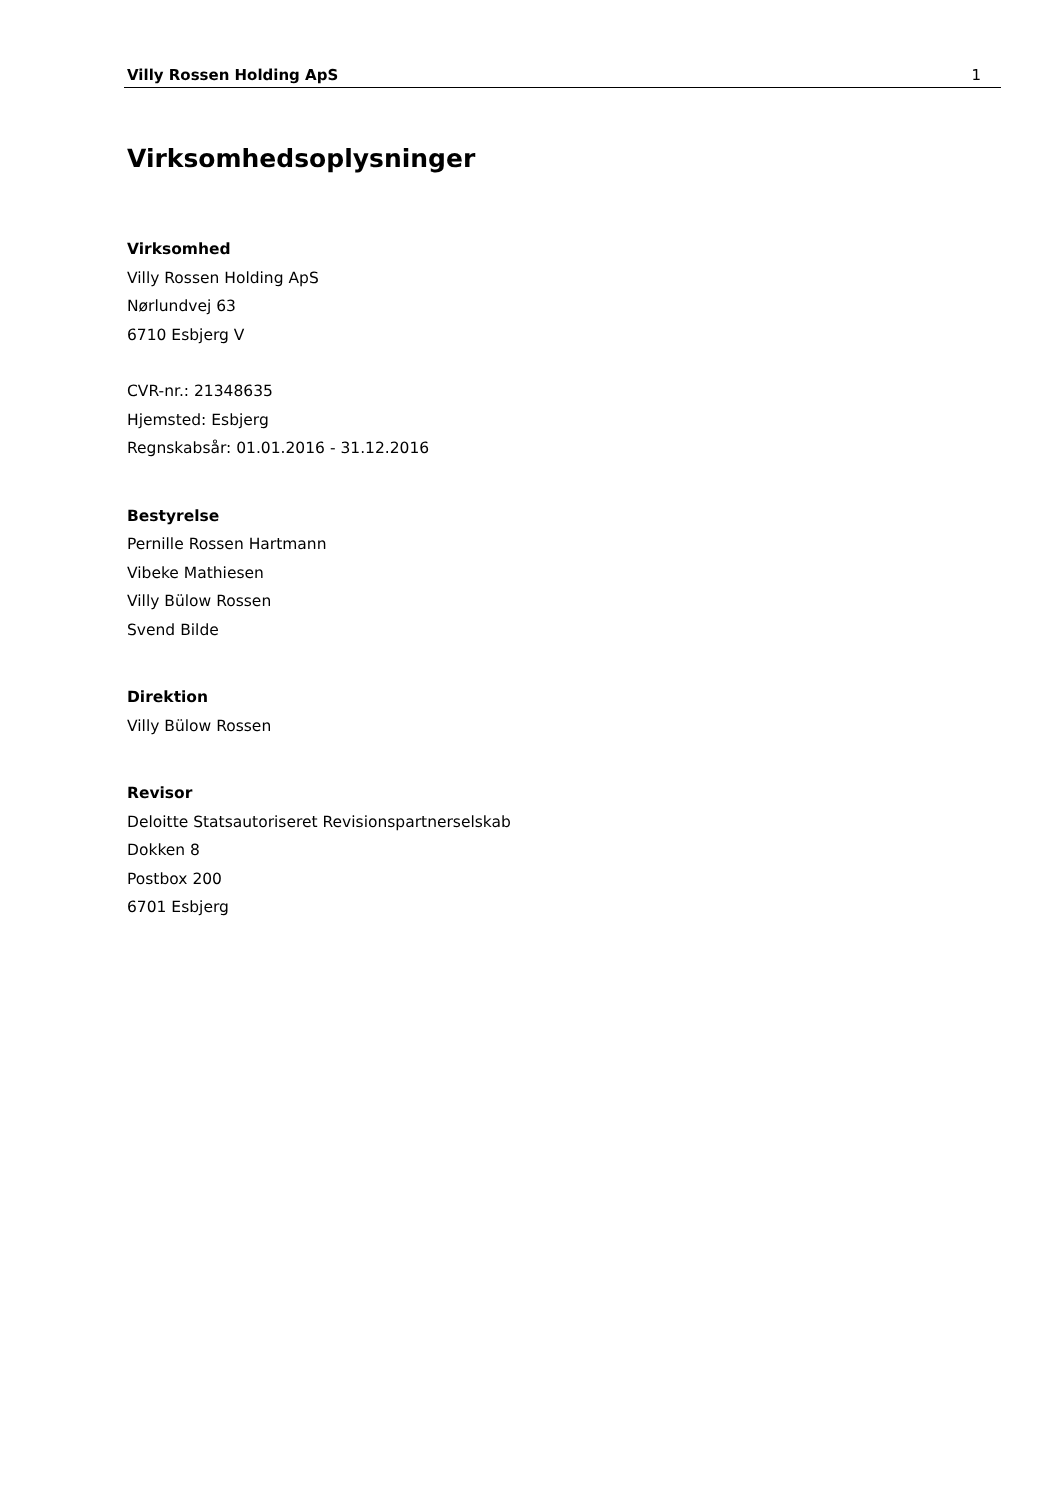Villy Rossen Holding ApS 1
Virksomhedsoplysninger
Virksomhed
Villy Rossen Holding ApS
Nørlundvej 63
6710 Esbjerg V
CVR-nr.: 21348635
Hjemsted: Esbjerg
Regnskabsår: 01.01.2016 - 31.12.2016
Bestyrelse
Pernille Rossen Hartmann
Vibeke Mathiesen
Villy Bülow Rossen
Svend Bilde
Direktion
Villy Bülow Rossen
Revisor
Deloitte Statsautoriseret Revisionspartnerselskab
Dokken 8
Postbox 200
6701 Esbjerg